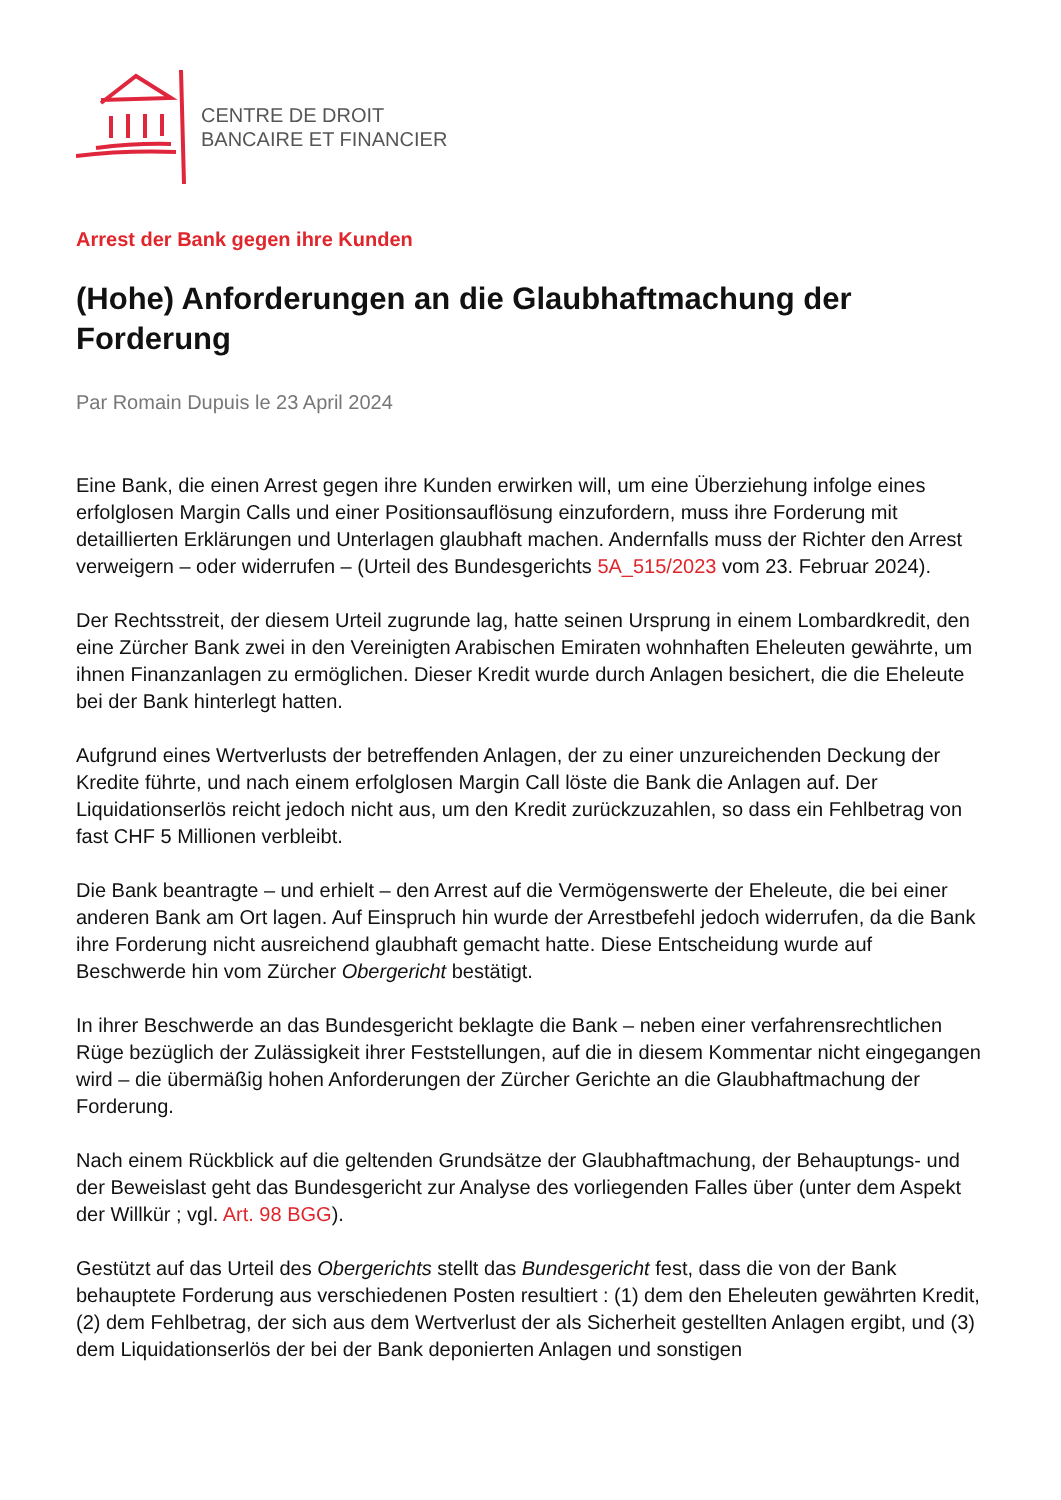CENTRE DE DROIT
BANCAIRE ET FINANCIER
Arrest der Bank gegen ihre Kunden
(Hohe) Anforderungen an die Glaubhaftmachung der Forderung
Par Romain Dupuis le 23 April 2024
Eine Bank, die einen Arrest gegen ihre Kunden erwirken will, um eine Überziehung infolge eines erfolglosen Margin Calls und einer Positionsauflösung einzufordern, muss ihre Forderung mit detaillierten Erklärungen und Unterlagen glaubhaft machen. Andernfalls muss der Richter den Arrest verweigern – oder widerrufen – (Urteil des Bundesgerichts 5A_515/2023 vom 23. Februar 2024).
Der Rechtsstreit, der diesem Urteil zugrunde lag, hatte seinen Ursprung in einem Lombardkredit, den eine Zürcher Bank zwei in den Vereinigten Arabischen Emiraten wohnhaften Eheleuten gewährte, um ihnen Finanzanlagen zu ermöglichen. Dieser Kredit wurde durch Anlagen besichert, die die Eheleute bei der Bank hinterlegt hatten.
Aufgrund eines Wertverlusts der betreffenden Anlagen, der zu einer unzureichenden Deckung der Kredite führte, und nach einem erfolglosen Margin Call löste die Bank die Anlagen auf. Der Liquidationserlös reicht jedoch nicht aus, um den Kredit zurückzuzahlen, so dass ein Fehlbetrag von fast CHF 5 Millionen verbleibt.
Die Bank beantragte – und erhielt – den Arrest auf die Vermögenswerte der Eheleute, die bei einer anderen Bank am Ort lagen. Auf Einspruch hin wurde der Arrestbefehl jedoch widerrufen, da die Bank ihre Forderung nicht ausreichend glaubhaft gemacht hatte. Diese Entscheidung wurde auf Beschwerde hin vom Zürcher Obergericht bestätigt.
In ihrer Beschwerde an das Bundesgericht beklagte die Bank – neben einer verfahrensrechtlichen Rüge bezüglich der Zulässigkeit ihrer Feststellungen, auf die in diesem Kommentar nicht eingegangen wird – die übermäßig hohen Anforderungen der Zürcher Gerichte an die Glaubhaftmachung der Forderung.
Nach einem Rückblick auf die geltenden Grundsätze der Glaubhaftmachung, der Behauptungs- und der Beweislast geht das Bundesgericht zur Analyse des vorliegenden Falles über (unter dem Aspekt der Willkür ; vgl. Art. 98 BGG).
Gestützt auf das Urteil des Obergerichts stellt das Bundesgericht fest, dass die von der Bank behauptete Forderung aus verschiedenen Posten resultiert : (1) dem den Eheleuten gewährten Kredit, (2) dem Fehlbetrag, der sich aus dem Wertverlust der als Sicherheit gestellten Anlagen ergibt, und (3) dem Liquidationserlös der bei der Bank deponierten Anlagen und sonstigen